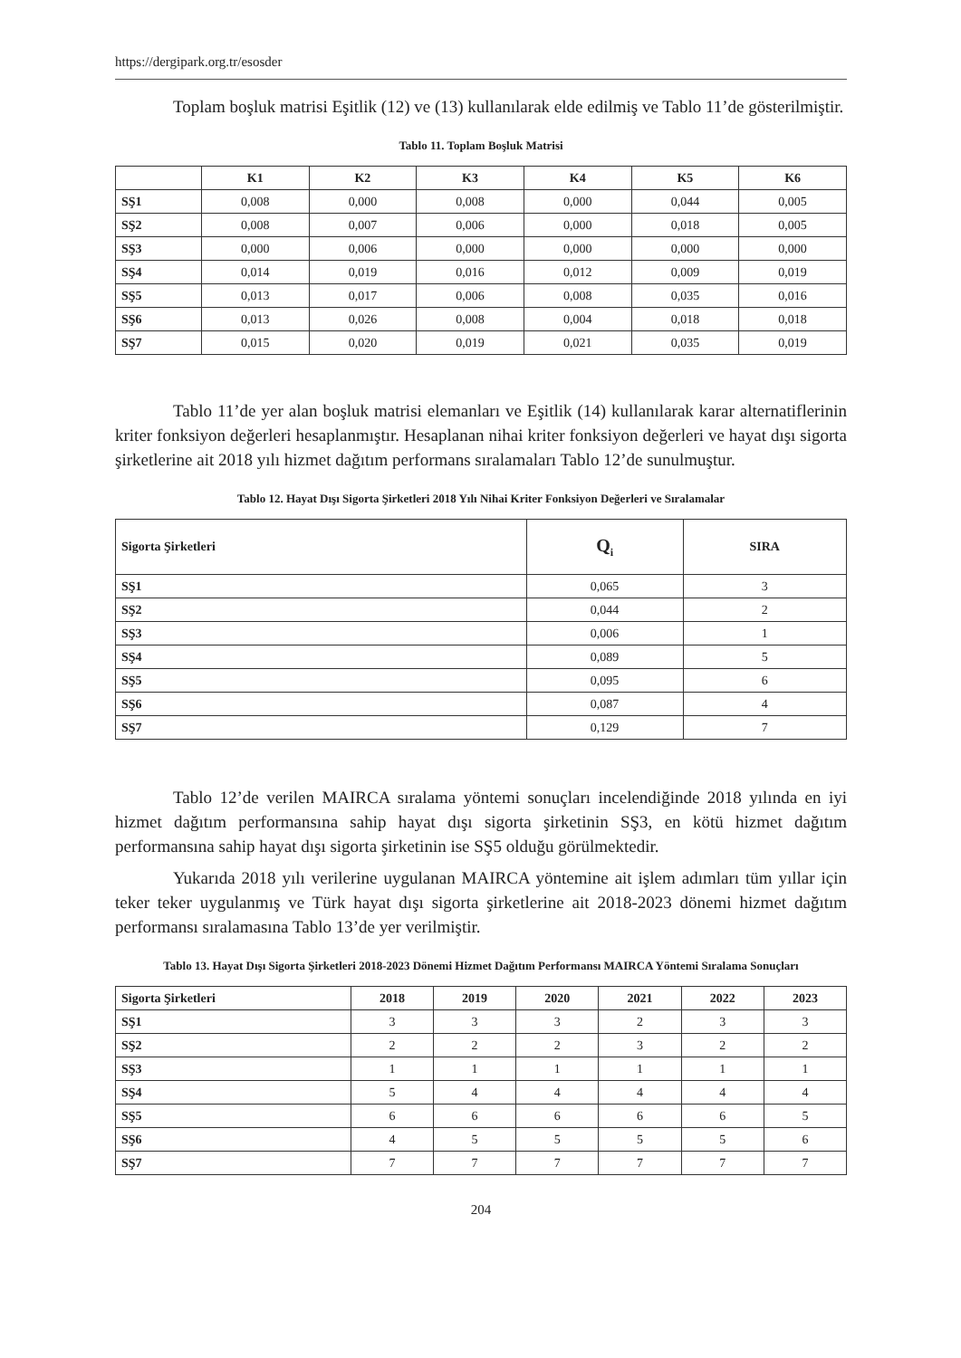https://dergipark.org.tr/esosder
Toplam boşluk matrisi Eşitlik (12) ve (13) kullanılarak elde edilmiş ve Tablo 11’de gösterilmiştir.
Tablo 11. Toplam Boşluk Matrisi
| | K1 | K2 | K3 | K4 | K5 | K6 |
| --- | --- | --- | --- | --- | --- | --- |
| SŞ1 | 0,008 | 0,000 | 0,008 | 0,000 | 0,044 | 0,005 |
| SŞ2 | 0,008 | 0,007 | 0,006 | 0,000 | 0,018 | 0,005 |
| SŞ3 | 0,000 | 0,006 | 0,000 | 0,000 | 0,000 | 0,000 |
| SŞ4 | 0,014 | 0,019 | 0,016 | 0,012 | 0,009 | 0,019 |
| SŞ5 | 0,013 | 0,017 | 0,006 | 0,008 | 0,035 | 0,016 |
| SŞ6 | 0,013 | 0,026 | 0,008 | 0,004 | 0,018 | 0,018 |
| SŞ7 | 0,015 | 0,020 | 0,019 | 0,021 | 0,035 | 0,019 |
Tablo 11’de yer alan boşluk matrisi elemanları ve Eşitlik (14) kullanılarak karar alternatiflerinin kriter fonksiyon değerleri hesaplanmıştır. Hesaplanan nihai kriter fonksiyon değerleri ve hayat dışı sigorta şirketlerine ait 2018 yılı hizmet dağıtım performans sıralamaları Tablo 12’de sunulmuştur.
Tablo 12. Hayat Dışı Sigorta Şirketleri 2018 Yılı Nihai Kriter Fonksiyon Değerleri ve Sıralamalar
| Sigorta Şirketleri | Q<sub>i</sub> | SIRA |
| --- | --- | --- |
| SŞ1 | 0,065 | 3 |
| SŞ2 | 0,044 | 2 |
| SŞ3 | 0,006 | 1 |
| SŞ4 | 0,089 | 5 |
| SŞ5 | 0,095 | 6 |
| SŞ6 | 0,087 | 4 |
| SŞ7 | 0,129 | 7 |
Tablo 12’de verilen MAIRCA sıralama yöntemi sonuçları incelendiğinde 2018 yılında en iyi hizmet dağıtım performansına sahip hayat dışı sigorta şirketinin SŞ3, en kötü hizmet dağıtım performansına sahip hayat dışı sigorta şirketinin ise SŞ5 olduğu görülmektedir.
Yukarıda 2018 yılı verilerine uygulanan MAIRCA yöntemine ait işlem adımları tüm yıllar için teker teker uygulanmış ve Türk hayat dışı sigorta şirketlerine ait 2018-2023 dönemi hizmet dağıtım performansı sıralamasına Tablo 13’de yer verilmiştir.
Tablo 13. Hayat Dışı Sigorta Şirketleri 2018-2023 Dönemi Hizmet Dağıtım Performansı MAIRCA Yöntemi Sıralama Sonuçları
| Sigorta Şirketleri | 2018 | 2019 | 2020 | 2021 | 2022 | 2023 |
| --- | --- | --- | --- | --- | --- | --- |
| SŞ1 | 3 | 3 | 3 | 2 | 3 | 3 |
| SŞ2 | 2 | 2 | 2 | 3 | 2 | 2 |
| SŞ3 | 1 | 1 | 1 | 1 | 1 | 1 |
| SŞ4 | 5 | 4 | 4 | 4 | 4 | 4 |
| SŞ5 | 6 | 6 | 6 | 6 | 6 | 5 |
| SŞ6 | 4 | 5 | 5 | 5 | 5 | 6 |
| SŞ7 | 7 | 7 | 7 | 7 | 7 | 7 |
204